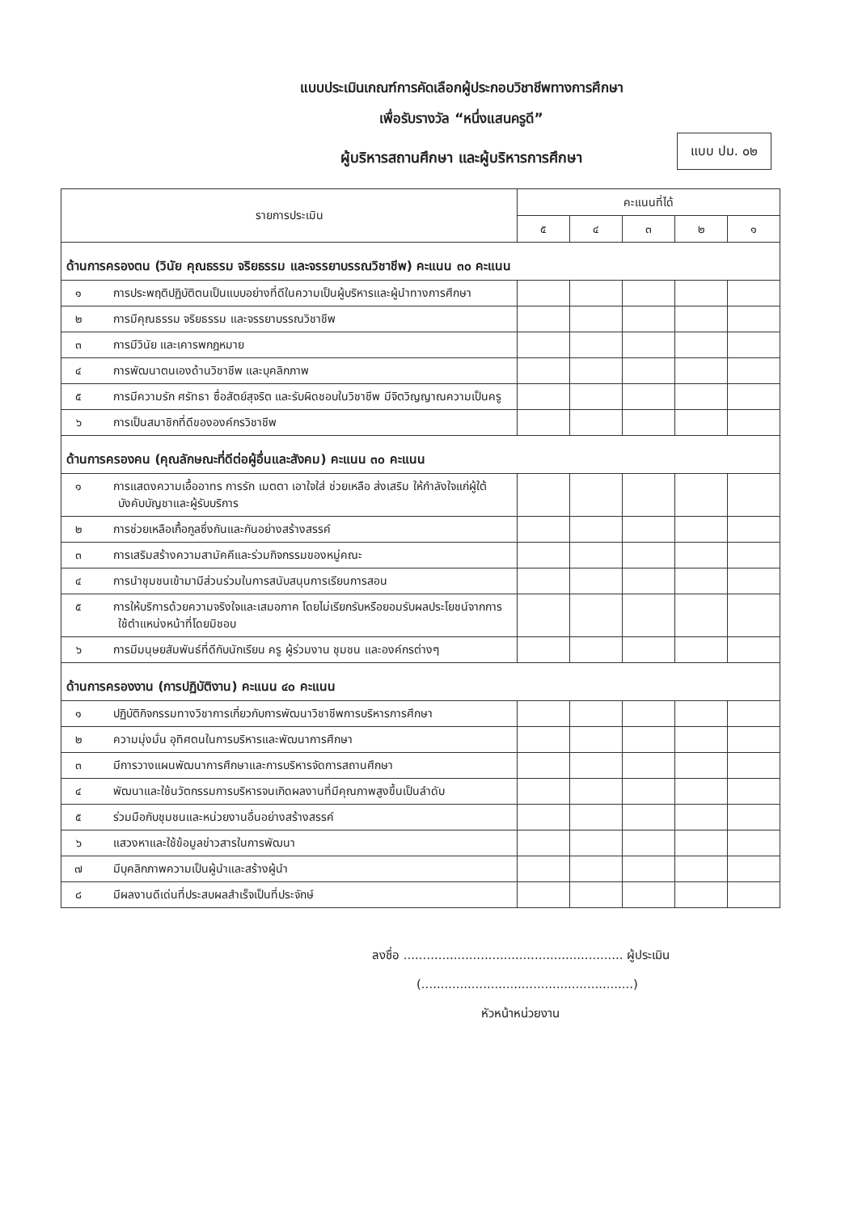แบบประเมินเกณฑ์การคัดเลือกผู้ประกอบวิชาชีพทางการศึกษา
เพื่อรับรางวัล “หนึ่งแสนครูดี”
ผู้บริหารสถานศึกษา และผู้บริหารการศึกษา
แบบ ปม. ๐๒
| รายการประเมิน | คะแนนที่ได้ | | | | |
| --- | --- | --- | --- | --- | --- |
| | ๕ | ๔ | ๓ | ๒ | ๑ |
| ด้านการครองตน (วินัย คุณธรรม จริยธรรม และจรรยาบรรณวิชาชีพ) คะแนน ๓๐ คะแนน | | | | | |
| ๑ การประพฤติปฏิบัติตนเป็นแบบอย่างที่ดีในความเป็นผู้บริหารและผู้นำทางการศึกษา | | | | | |
| ๒ การมีคุณธรรม จริยธรรม และจรรยาบรรณวิชาชีพ | | | | | |
| ๓ การมีวินัย และเคารพกฎหมาย | | | | | |
| ๔ การพัฒนาตนเองด้านวิชาชีพ และบุคลิกภาพ | | | | | |
| ๕ การมีความรัก ศรัทธา ซื่อสัตย์สุจริต และรับผิดชอบในวิชาชีพ มีจิตวิญญาณความเป็นครู | | | | | |
| ๖ การเป็นสมาชิกที่ดีขององค์กรวิชาชีพ | | | | | |
| ด้านการครองคน (คุณลักษณะที่ดีต่อผู้อื่นและสังคม) คะแนน ๓๐ คะแนน | | | | | |
| ๑ การแสดงความเอื้ออาทร การรัก เมตตา เอาใจใส่ ช่วยเหลือ ส่งเสริม ให้กำลังใจแก่ผู้ใต้บังคับบัญชาและผู้รับบริการ | | | | | |
| ๒ การช่วยเหลือเกื้อกูลซึ่งกันและกันอย่างสร้างสรรค์ | | | | | |
| ๓ การเสริมสร้างความสามัคคีและร่วมกิจกรรมของหมู่คณะ | | | | | |
| ๔ การนำชุมชนเข้ามามีส่วนร่วมในการสนับสนุนการเรียนการสอน | | | | | |
| ๕ การให้บริการด้วยความจริงใจและเสมอภาค โดยไม่เรียกรับหรือยอมรับผลประโยชน์จากการใช้ตำแหน่งหน้าที่โดยมิชอบ | | | | | |
| ๖ การมีมนุษยสัมพันธ์ที่ดีกับนักเรียน ครู ผู้ร่วมงาน ชุมชน และองค์กรต่างๆ | | | | | |
| ด้านการครองงาน (การปฏิบัติงาน) คะแนน ๔๐ คะแนน | | | | | |
| ๑ ปฏิบัติกิจกรรมทางวิชาการเกี่ยวกับการพัฒนาวิชาชีพการบริหารการศึกษา | | | | | |
| ๒ ความมุ่งมั่น อุทิศตนในการบริหารและพัฒนาการศึกษา | | | | | |
| ๓ มีการวางแผนพัฒนาการศึกษาและการบริหารจัดการสถานศึกษา | | | | | |
| ๔ พัฒนาและใช้นวัตกรรมการบริหารจนเกิดผลงานที่มีคุณภาพสูงขึ้นเป็นลำดับ | | | | | |
| ๕ ร่วมมือกับชุมชนและหน่วยงานอื่นอย่างสร้างสรรค์ | | | | | |
| ๖ แสวงหาและใช้ข้อมูลข่าวสารในการพัฒนา | | | | | |
| ๗ มีบุคลิกภาพความเป็นผู้นำและสร้างผู้นำ | | | | | |
| ๘ มีผลงานดีเด่นที่ประสบผลสำเร็จเป็นที่ประจักษ์ | | | | | |
ลงชื่อ ......................................................... ผู้ประเมิน
(.......................................................)
หัวหน้าหน่วยงาน